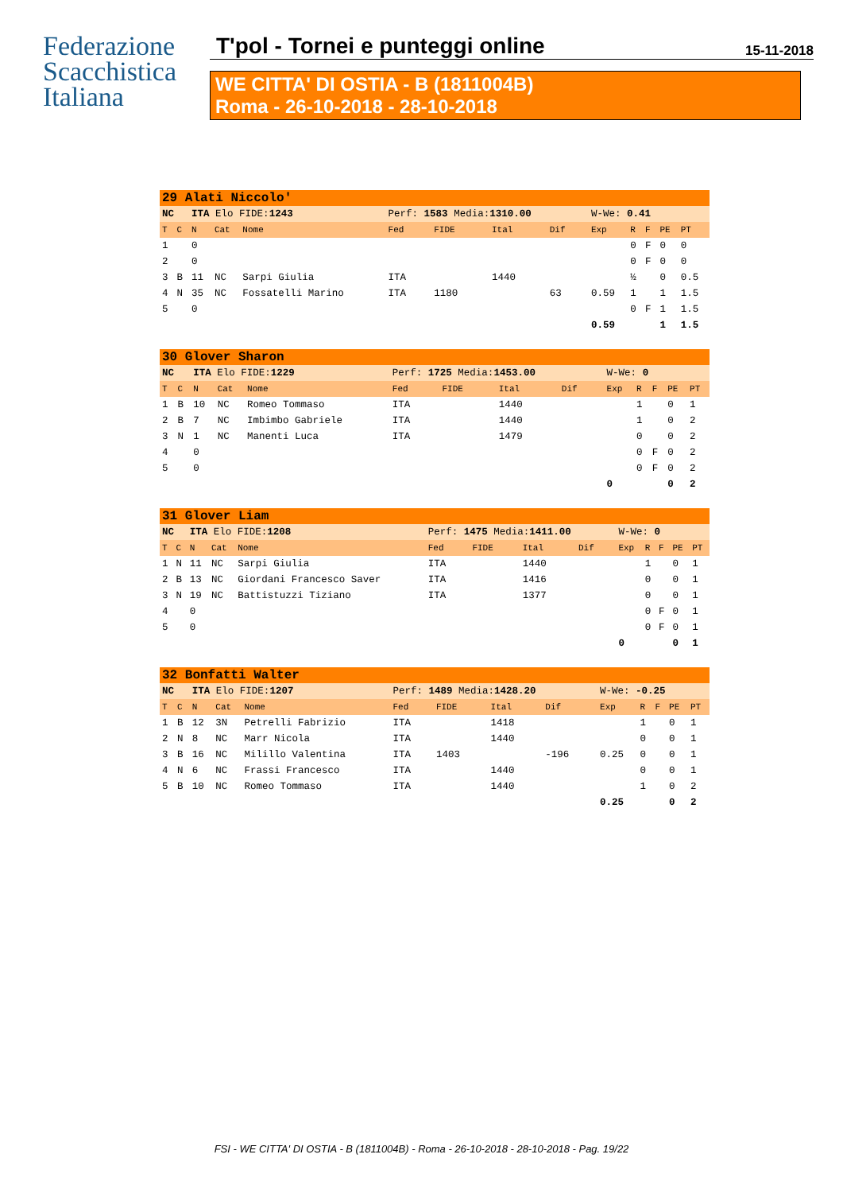Federazione
Scacchistica
Italiana
T'pol - Tornei e punteggi online 15-11-2018
WE CITTA' DI OSTIA - B (1811004B)
Roma - 26-10-2018 - 28-10-2018
| 29 Alati Niccolo' | | | | | | | | | | | | | |
| NC | | ITA Elo FIDE: 1243 | | | Perf: 1583 Media: 1310.00 | | | | W-We: 0.41 | | | | |
| T | C | N | Cat | Nome | Fed | FIDE | Ital | Dif | Exp | R | F | PE | PT |
| 1 | | 0 | | | | | | | | 0 | F | 0 | 0 |
| 2 | | 0 | | | | | | | | 0 | F | 0 | 0 |
| 3 | B | 11 | NC | Sarpi Giulia | ITA | | 1440 | | | ½ | | 0 | 0.5 |
| 4 | N | 35 | NC | Fossatelli Marino | ITA | 1180 | | 63 | 0.59 | 1 | | 1 | 1.5 |
| 5 | | 0 | | | | | | | | 0 | F | 1 | 1.5 |
| | | | | | | | | | 0.59 | | | 1 | 1.5 |
| 30 Glover Sharon | | | | | | | | | | | | | |
| NC | | ITA Elo FIDE: 1229 | | | Perf: 1725 Media: 1453.00 | | | | W-We: 0 | | | | |
| T | C | N | Cat | Nome | Fed | FIDE | Ital | Dif | Exp | R | F | PE | PT |
| 1 | B | 10 | NC | Romeo Tommaso | ITA | | 1440 | | | 1 | | 0 | 1 |
| 2 | B | 7 | NC | Imbimbo Gabriele | ITA | | 1440 | | | 1 | | 0 | 2 |
| 3 | N | 1 | NC | Manenti Luca | ITA | | 1479 | | | 0 | | 0 | 2 |
| 4 | | 0 | | | | | | | | 0 | F | 0 | 2 |
| 5 | | 0 | | | | | | | | 0 | F | 0 | 2 |
| | | | | | | | | | 0 | | | 0 | 2 |
| 31 Glover Liam | | | | | | | | | | | | | |
| NC | | ITA Elo FIDE: 1208 | | | Perf: 1475 Media: 1411.00 | | | | W-We: 0 | | | | |
| T | C | N | Cat | Nome | Fed | FIDE | Ital | Dif | Exp | R | F | PE | PT |
| 1 | N | 11 | NC | Sarpi Giulia | ITA | | 1440 | | | 1 | | 0 | 1 |
| 2 | B | 13 | NC | Giordani Francesco Saver | ITA | | 1416 | | | 0 | | 0 | 1 |
| 3 | N | 19 | NC | Battistuzzi Tiziano | ITA | | 1377 | | | 0 | | 0 | 1 |
| 4 | | 0 | | | | | | | | 0 | F | 0 | 1 |
| 5 | | 0 | | | | | | | | 0 | F | 0 | 1 |
| | | | | | | | | | 0 | | | 0 | 1 |
| 32 Bonfatti Walter | | | | | | | | | | | | | |
| NC | | ITA Elo FIDE: 1207 | | | Perf: 1489 Media: 1428.20 | | | | W-We: -0.25 | | | | |
| T | C | N | Cat | Nome | Fed | FIDE | Ital | Dif | Exp | R | F | PE | PT |
| 1 | B | 12 | 3N | Petrelli Fabrizio | ITA | | 1418 | | | 1 | | 0 | 1 |
| 2 | N | 8 | NC | Marr Nicola | ITA | | 1440 | | | 0 | | 0 | 1 |
| 3 | B | 16 | NC | Milillo Valentina | ITA | 1403 | | -196 | 0.25 | 0 | | 0 | 1 |
| 4 | N | 6 | NC | Frassi Francesco | ITA | | 1440 | | | 0 | | 0 | 1 |
| 5 | B | 10 | NC | Romeo Tommaso | ITA | | 1440 | | | 1 | | 0 | 2 |
| | | | | | | | | | 0.25 | | | 0 | 2 |
FSI - WE CITTA' DI OSTIA - B (1811004B) - Roma - 26-10-2018 - 28-10-2018 - Pag. 19/22